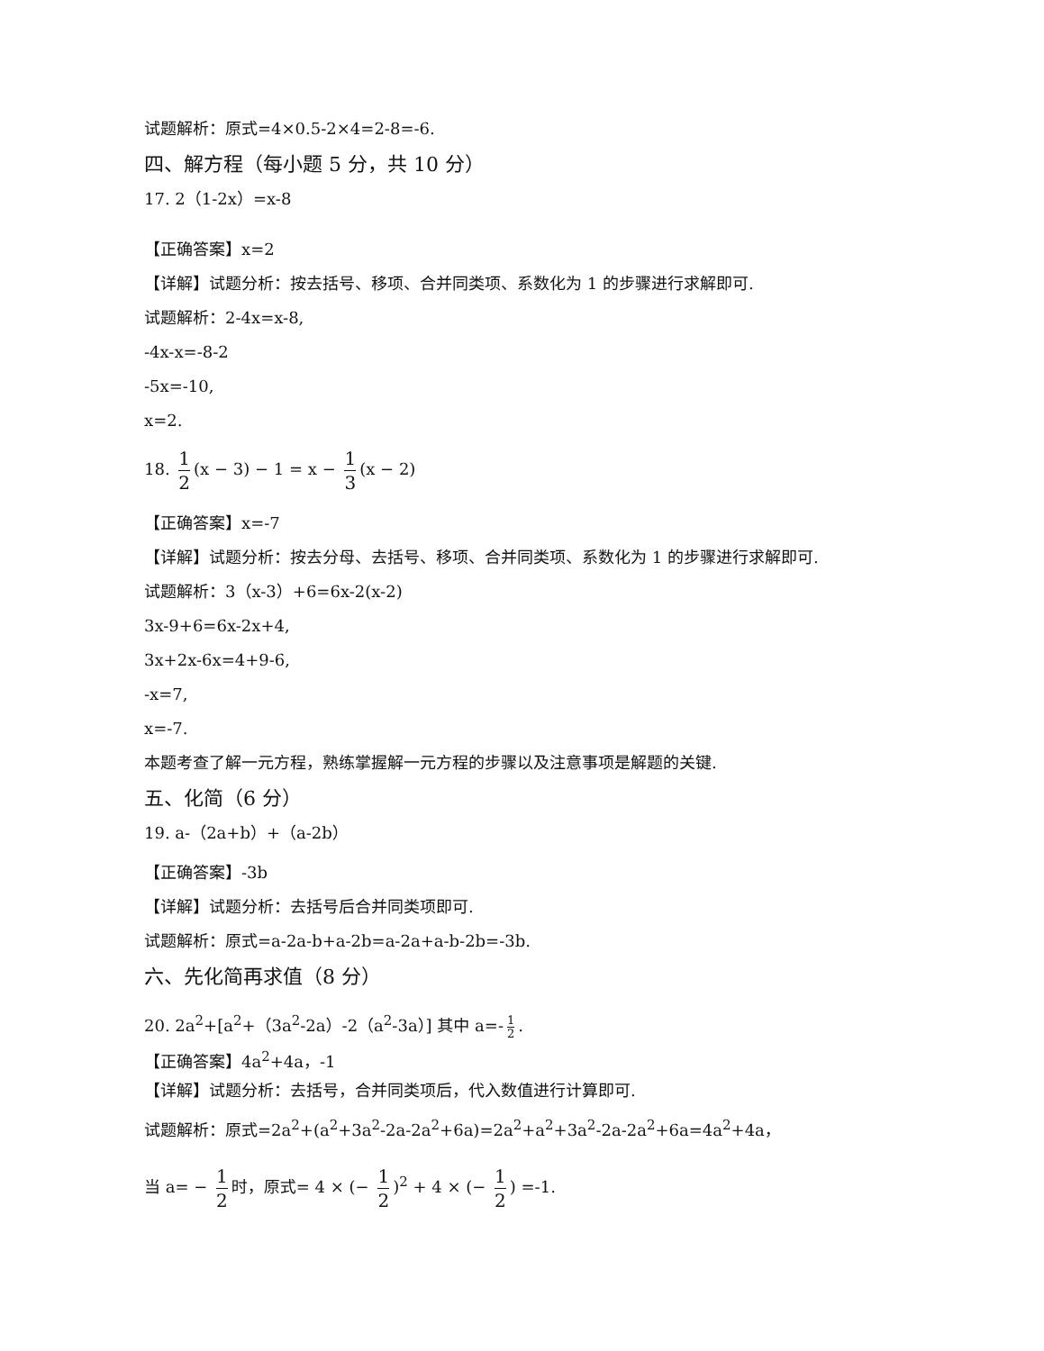试题解析：原式=4×0.5-2×4=2-8=-6.
四、解方程（每小题 5 分，共 10 分）
17. 2（1-2x）=x-8
【正确答案】x=2
【详解】试题分析：按去括号、移项、合并同类项、系数化为 1 的步骤进行求解即可.
试题解析：2-4x=x-8,
-4x-x=-8-2
-5x=-10,
x=2.
18. 1 2 (x − 3) − 1 = x − 1 3 (x − 2)
【正确答案】x=-7
【详解】试题分析：按去分母、去括号、移项、合并同类项、系数化为 1 的步骤进行求解即可.
试题解析：3（x-3）+6=6x-2(x-2)
3x-9+6=6x-2x+4,
3x+2x-6x=4+9-6,
-x=7,
x=-7.
本题考查了解一元方程，熟练掌握解一元方程的步骤以及注意事项是解题的关键.
五、化简（6 分）
19. a-（2a+b）+（a-2b）
【正确答案】-3b
【详解】试题分析：去括号后合并同类项即可.
试题解析：原式=a-2a-b+a-2b=a-2a+a-b-2b=-3b.
六、先化简再求值（8 分）
20. 2a<sup>2</sup>+[a<sup>2</sup>+（3a<sup>2</sup>-2a）-2（a<sup>2</sup>-3a）] 其中 a=- 1 2.
【正确答案】4a<sup>2</sup>+4a，-1
【详解】试题分析：去括号，合并同类项后，代入数值进行计算即可.
试题解析：原式=2a<sup>2</sup>+(a<sup>2</sup>+3a<sup>2</sup>-2a-2a<sup>2</sup>+6a)=2a<sup>2</sup>+a<sup>2</sup>+3a<sup>2</sup>-2a-2a<sup>2</sup>+6a=4a<sup>2</sup>+4a，
当 a= − 1 2 时，原式= 4 × (− 1 2)<sup>2</sup> + 4 × (− 1 2) =-1.